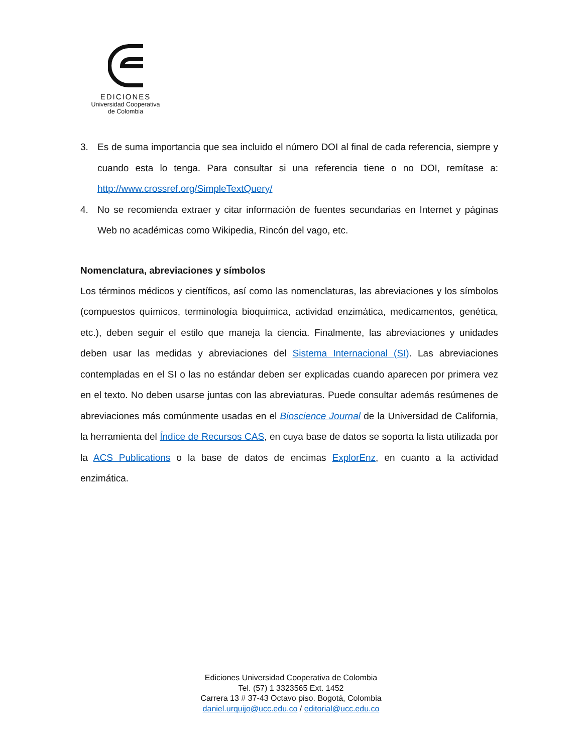EDICIONES
Universidad Cooperativa
de Colombia
3. Es de suma importancia que sea incluido el número DOI al final de cada referencia, siempre y cuando esta lo tenga. Para consultar si una referencia tiene o no DOI, remítase a: http://www.crossref.org/SimpleTextQuery/
4. No se recomienda extraer y citar información de fuentes secundarias en Internet y páginas Web no académicas como Wikipedia, Rincón del vago, etc.
Nomenclatura, abreviaciones y símbolos
Los términos médicos y científicos, así como las nomenclaturas, las abreviaciones y los símbolos (compuestos químicos, terminología bioquímica, actividad enzimática, medicamentos, genética, etc.), deben seguir el estilo que maneja la ciencia. Finalmente, las abreviaciones y unidades deben usar las medidas y abreviaciones del Sistema Internacional (SI). Las abreviaciones contempladas en el SI o las no estándar deben ser explicadas cuando aparecen por primera vez en el texto. No deben usarse juntas con las abreviaturas. Puede consultar además resúmenes de abreviaciones más comúnmente usadas en el Bioscience Journal de la Universidad de California, la herramienta del Índice de Recursos CAS, en cuya base de datos se soporta la lista utilizada por la ACS Publications o la base de datos de encimas ExplorEnz, en cuanto a la actividad enzimática.
Ediciones Universidad Cooperativa de Colombia
Tel. (57) 1 3323565 Ext. 1452
Carrera 13 # 37-43 Octavo piso. Bogotá, Colombia
daniel.urquijo@ucc.edu.co / editorial@ucc.edu.co